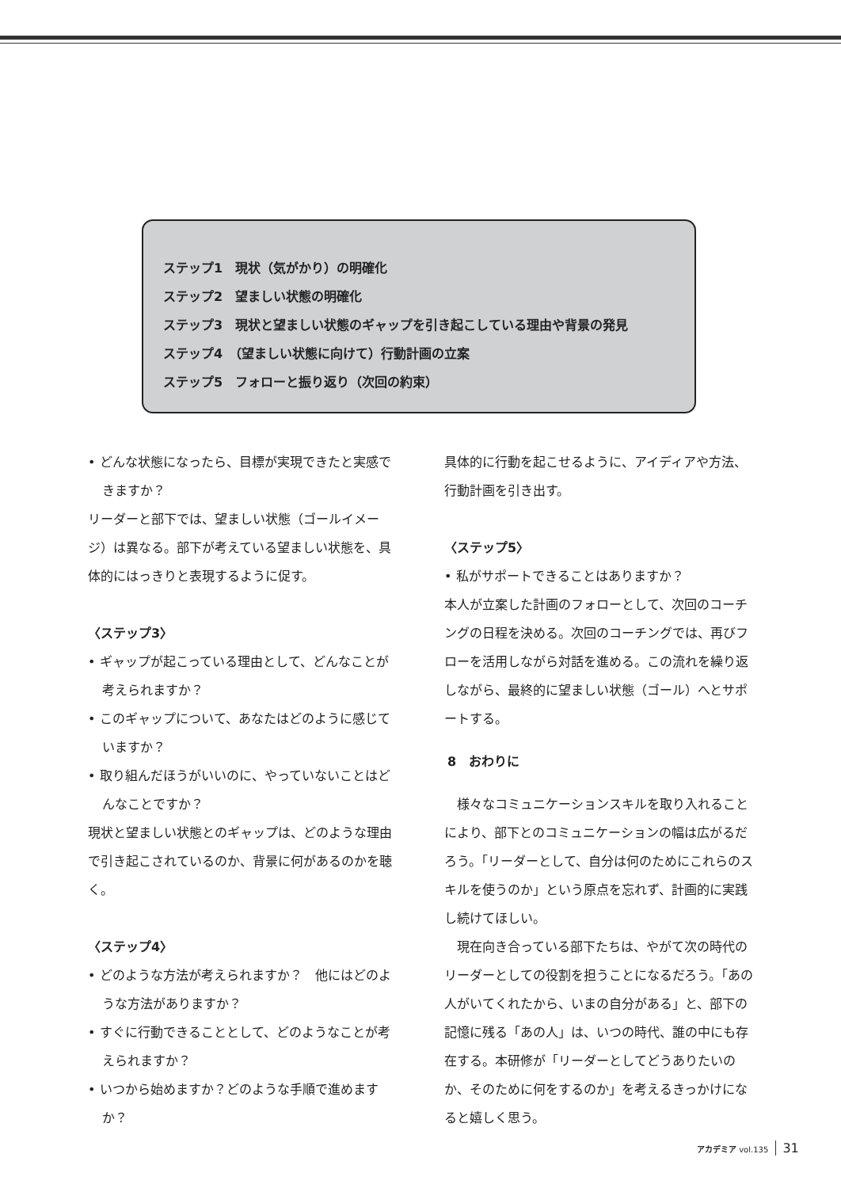ステップ1　現状（気がかり）の明確化
ステップ2　望ましい状態の明確化
ステップ3　現状と望ましい状態のギャップを引き起こしている理由や背景の発見
ステップ4　（望ましい状態に向けて）行動計画の立案
ステップ5　フォローと振り返り（次回の約束）
• どんな状態になったら、目標が実現できたと実感できますか？
リーダーと部下では、望ましい状態（ゴールイメージ）は異なる。部下が考えている望ましい状態を、具体的にはっきりと表現するように促す。
〈ステップ3〉
• ギャップが起こっている理由として、どんなことが考えられますか？
• このギャップについて、あなたはどのように感じていますか？
• 取り組んだほうがいいのに、やっていないことはどんなことですか？
現状と望ましい状態とのギャップは、どのような理由で引き起こされているのか、背景に何があるのかを聴く。
〈ステップ4〉
• どのような方法が考えられますか？　他にはどのような方法がありますか？
• すぐに行動できることとして、どのようなことが考えられますか？
• いつから始めますか？どのような手順で進めますか？
具体的に行動を起こせるように、アイディアや方法、行動計画を引き出す。
〈ステップ5〉
• 私がサポートできることはありますか？
本人が立案した計画のフォローとして、次回のコーチングの日程を決める。次回のコーチングでは、再びフローを活用しながら対話を進める。この流れを繰り返しながら、最終的に望ましい状態（ゴール）へとサポートする。
8　おわりに
様々なコミュニケーションスキルを取り入れることにより、部下とのコミュニケーションの幅は広がるだろう。「リーダーとして、自分は何のためにこれらのスキルを使うのか」という原点を忘れず、計画的に実践し続けてほしい。
現在向き合っている部下たちは、やがて次の時代のリーダーとしての役割を担うことになるだろう。「あの人がいてくれたから、いまの自分がある」と、部下の記憶に残る「あの人」は、いつの時代、誰の中にも存在する。本研修が「リーダーとしてどうありたいのか、そのために何をするのか」を考えるきっかけになると嬉しく思う。
アカデミア vol.135 31